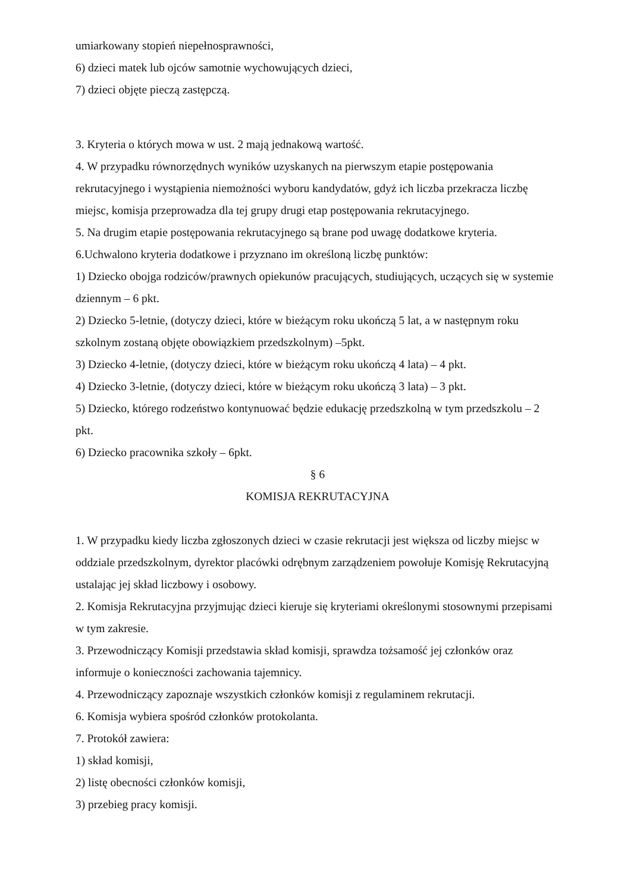umiarkowany stopień niepełnosprawności,
6) dzieci matek lub ojców samotnie wychowujących dzieci,
7) dzieci objęte pieczą zastępczą.
3. Kryteria o których mowa w ust. 2 mają jednakową wartość.
4. W przypadku równorzędnych wyników uzyskanych na pierwszym etapie postępowania rekrutacyjnego i wystąpienia niemożności wyboru kandydatów, gdyż ich liczba przekracza liczbę miejsc, komisja przeprowadza dla tej grupy drugi etap postępowania rekrutacyjnego.
5. Na drugim etapie postępowania rekrutacyjnego są brane pod uwagę dodatkowe kryteria.
6.Uchwalono kryteria dodatkowe i przyznano im określoną liczbę punktów:
1) Dziecko obojga rodziców/prawnych opiekunów pracujących, studiujących, uczących się w systemie dziennym – 6 pkt.
2) Dziecko 5-letnie, (dotyczy dzieci, które w bieżącym roku ukończą 5 lat, a w następnym roku szkolnym zostaną objęte obowiązkiem przedszkolnym) –5pkt.
3) Dziecko 4-letnie, (dotyczy dzieci, które w bieżącym roku ukończą 4 lata) – 4 pkt.
4) Dziecko 3-letnie, (dotyczy dzieci, które w bieżącym roku ukończą 3 lata) – 3 pkt.
5) Dziecko, którego rodzeństwo kontynuować będzie edukację przedszkolną w tym przedszkolu – 2 pkt.
6) Dziecko pracownika szkoły – 6pkt.
§ 6
KOMISJA REKRUTACYJNA
1. W przypadku kiedy liczba zgłoszonych dzieci w czasie rekrutacji jest większa od liczby miejsc w oddziale przedszkolnym, dyrektor placówki odrębnym zarządzeniem powołuje Komisję Rekrutacyjną ustalając jej skład liczbowy i osobowy.
2. Komisja Rekrutacyjna przyjmując dzieci kieruje się kryteriami określonymi stosownymi przepisami w tym zakresie.
3. Przewodniczący Komisji przedstawia skład komisji, sprawdza tożsamość jej członków oraz informuje o konieczności zachowania tajemnicy.
4. Przewodniczący zapoznaje wszystkich członków komisji z regulaminem rekrutacji.
6. Komisja wybiera spośród członków protokolanta.
7. Protokół zawiera:
1) skład komisji,
2) listę obecności członków komisji,
3) przebieg pracy komisji.